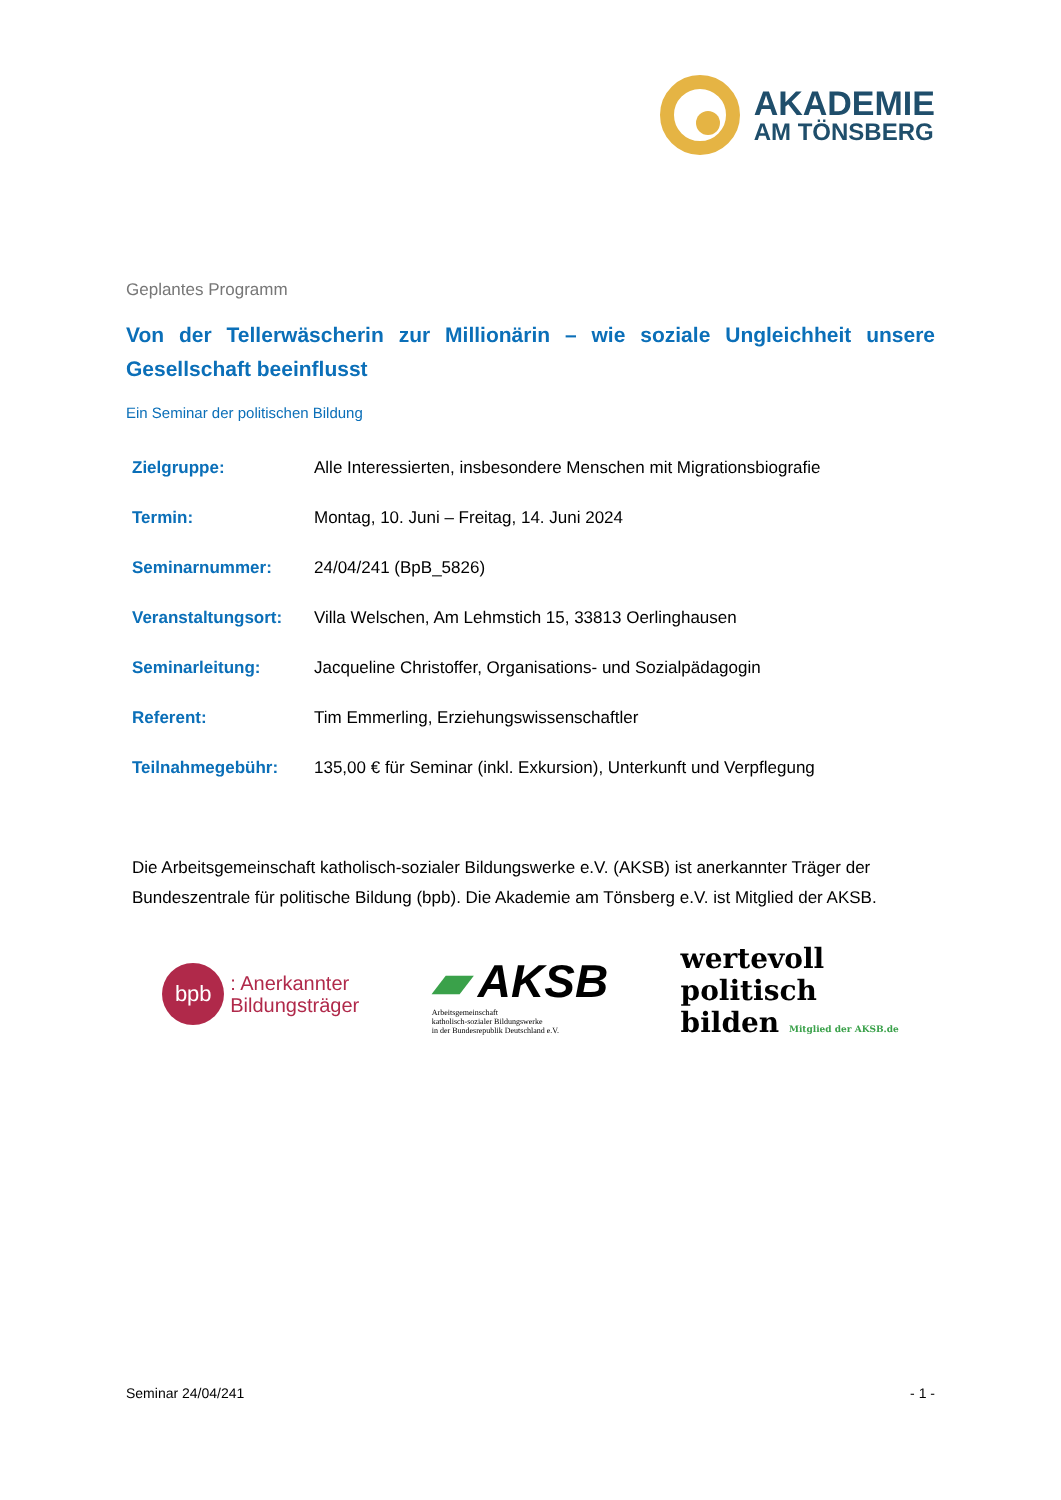AKADEMIE
AM TÖNSBERG
Geplantes Programm
Von der Tellerwäscherin zur Millionärin – wie soziale Ungleichheit unsere Gesellschaft beeinflusst
Ein Seminar der politischen Bildung
| Zielgruppe: | Alle Interessierten, insbesondere Menschen mit Migrationsbiografie |
| Termin: | Montag, 10. Juni – Freitag, 14. Juni 2024 |
| Seminarnummer: | 24/04/241 (BpB_5826) |
| Veranstaltungsort: | Villa Welschen, Am Lehmstich 15, 33813 Oerlinghausen |
| Seminarleitung: | Jacqueline Christoffer, Organisations- und Sozialpädagogin |
| Referent: | Tim Emmerling, Erziehungswissenschaftler |
| Teilnahmegebühr: | 135,00 € für Seminar (inkl. Exkursion), Unterkunft und Verpflegung |
Die Arbeitsgemeinschaft katholisch-sozialer Bildungswerke e.V. (AKSB) ist anerkannter Träger der Bundeszentrale für politische Bildung (bpb). Die Akademie am Tönsberg e.V. ist Mitglied der AKSB.
bpb
: Anerkannter
Bildungsträger
▰ AKSB
Arbeitsgemeinschaft
katholisch-sozialer Bildungswerke
in der Bundesrepublik Deutschland e.V.
wertevoll
politisch
bilden Mitglied der AKSB.de
Seminar 24/04/241 - 1 -